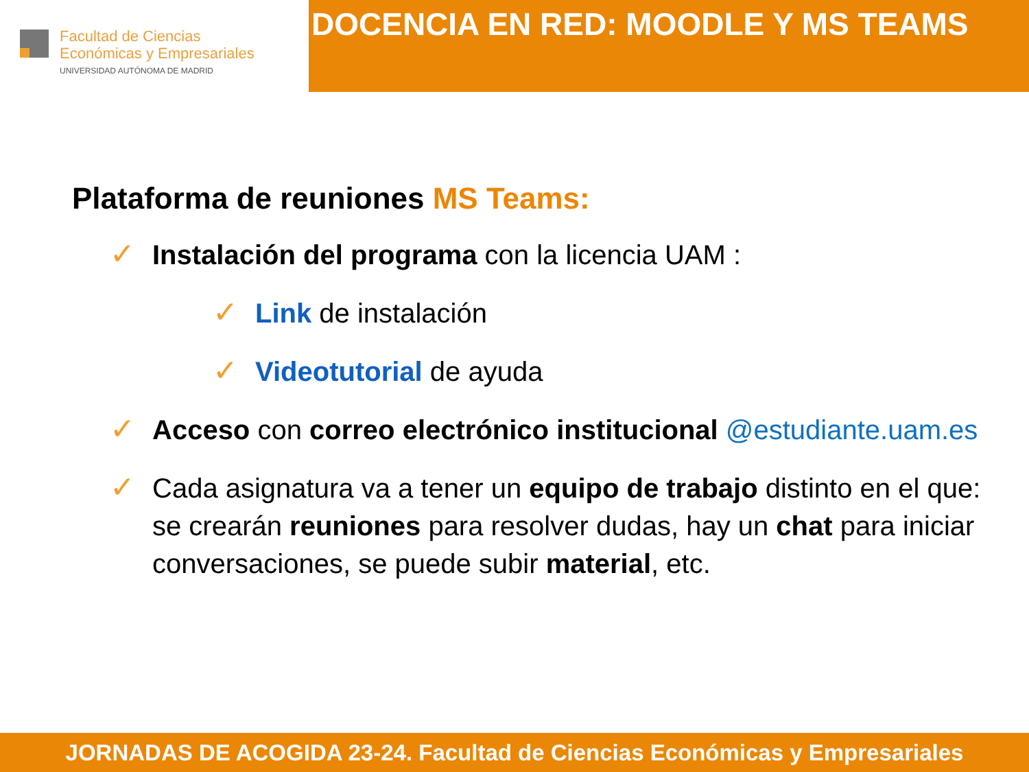Facultad de Ciencias
Económicas y Empresariales
UNIVERSIDAD AUTÓNOMA DE MADRID
DOCENCIA EN RED: MOODLE Y MS TEAMS
Plataforma de reuniones MS Teams:
✓
Instalación del programa con la licencia UAM :
✓
Link de instalación
✓
Videotutorial de ayuda
✓
Acceso con correo electrónico institucional @estudiante.uam.es
✓
Cada asignatura va a tener un equipo de trabajo distinto en el que: se crearán reuniones para resolver dudas, hay un chat para iniciar conversaciones, se puede subir material, etc.
JORNADAS DE ACOGIDA 23-24. Facultad de Ciencias Económicas y Empresariales